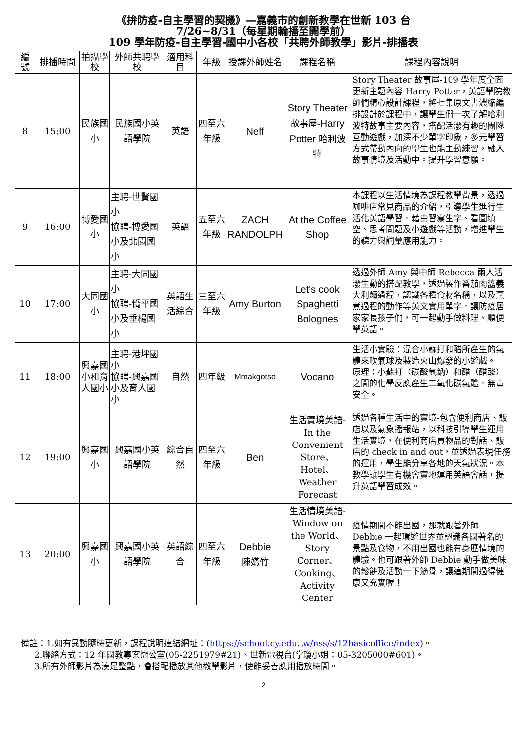《拚防疫-自主學習的契機》—嘉義市的創新教學在世新 103 台
7/26~8/31（每星期輪播至開學前）
109 學年防疫-自主學習-國中小各校「共聘外師教學」影片-排播表
| 編號 | 排播時間 | 拍攝學校 | 外師共聘學校 | 適用科目 | 年級 | 授課外師姓名 | 課程名稱 | 課程內容說明 |
| --- | --- | --- | --- | --- | --- | --- | --- | --- |
| 8 | 15:00 | 民族國小 | 民族國小英語學院 | 英語 | 四至六年級 | Neff | Story Theater 故事屋- Harry Potter 哈利波特 | Story Theater 故事屋-109 學年度全面更新主題內容 Harry Potter，英語學院教師們精心設計課程，將七集原文書濃縮編排設計於課程中，讓學生們一次了解哈利波特故事主要內容，搭配活潑有趣的團隊互動遊戲，加深不少單字印象，多元學習方式帶動內向的學生也能主動練習，融入故事情境及活動中。提升學習意願。 |
| 9 | 16:00 | 博愛國小 | 主聘-世賢國小 協聘-博愛國小及北園國小 | 英語 | 五至六年級 | ZACH RANDOLPH | At the Coffee Shop | 本課程以生活情境為課程教學背景，透過咖啡店常見商品的介紹，引導學生進行生活化英語學習。藉由習寫生字、看圖填空、思考問題及小遊戲等活動，增進學生的聽力與詞彙應用能力。 |
| 10 | 17:00 | 大同國小 | 主聘-大同國小 協聘-僑平國小及垂楊國小 | 英語生活綜合 | 三至六年級 | Amy Burton | Let's cook Spaghetti Bolognes | 透過外師 Amy 與中師 Rebecca 兩人活潑生動的搭配教學，透過製作番茄肉醬義大利麵過程，認識各種食材名稱，以及烹煮過程的動作等英文實用單字。讓防疫居家家長孩子們，可一起動手做料理、順便學英語。 |
| 11 | 18:00 | 興嘉國小和育人國小 | 主聘-港坪國小 協聘-興嘉國小及育人國小 | 自然 | 四年級 | Mmakgotso | Vocano | 生活小實驗：混合小蘇打和醋所產生的氣體來吹氣球及製造火山爆發的小遊戲。 原理：小蘇打（碳酸氫鈉）和醋（醋酸）之間的化學反應產生二氧化碳氣體。無毒安全。 |
| 12 | 19:00 | 興嘉國小 | 興嘉國小英語學院 | 綜合自然 | 四至六年級 | Ben | 生活實境美語-In the Convenient Store、Hotel、Weather Forecast | 透過各種生活中的實境-包含便利商店、飯店以及氣象播報站，以科技引導學生運用生活實境，在便利商店買物品的對話、飯店的 check in and out，並透過表現任務的運用，學生能分享各地的天氣狀況。本教學讓學生有機會實地運用英語會話，提升英語學習成效。 |
| 13 | 20:00 | 興嘉國小 | 興嘉國小英語學院 | 英語綜合 | 四至六年級 | Debbie 陳嬿竹 | 生活情境美語-Window on the World、Story Corner、Cooking、Activity Center | 疫情期間不能出國，那就跟著外師 Debbie 一起環遊世界並認識各國著名的景點及食物，不用出國也能有身歷情境的體驗。也可跟著外師 Debbie 動手做美味的鬆餅及活動一下筋骨，讓這期間過得健康又充實喔！ |
備註：1.如有異動隨時更新，課程說明連結網址：(https://school.cy.edu.tw/nss/s/12basicoffice/index)。
2.聯絡方式：12 年國教專案辦公室(05-2251979#21)、世新電視台(掌瓊小姐：05-3205000#601)。
3.所有外師影片為湊足整點，會搭配播放其他教學影片，使能妥善應用播放時間。
2